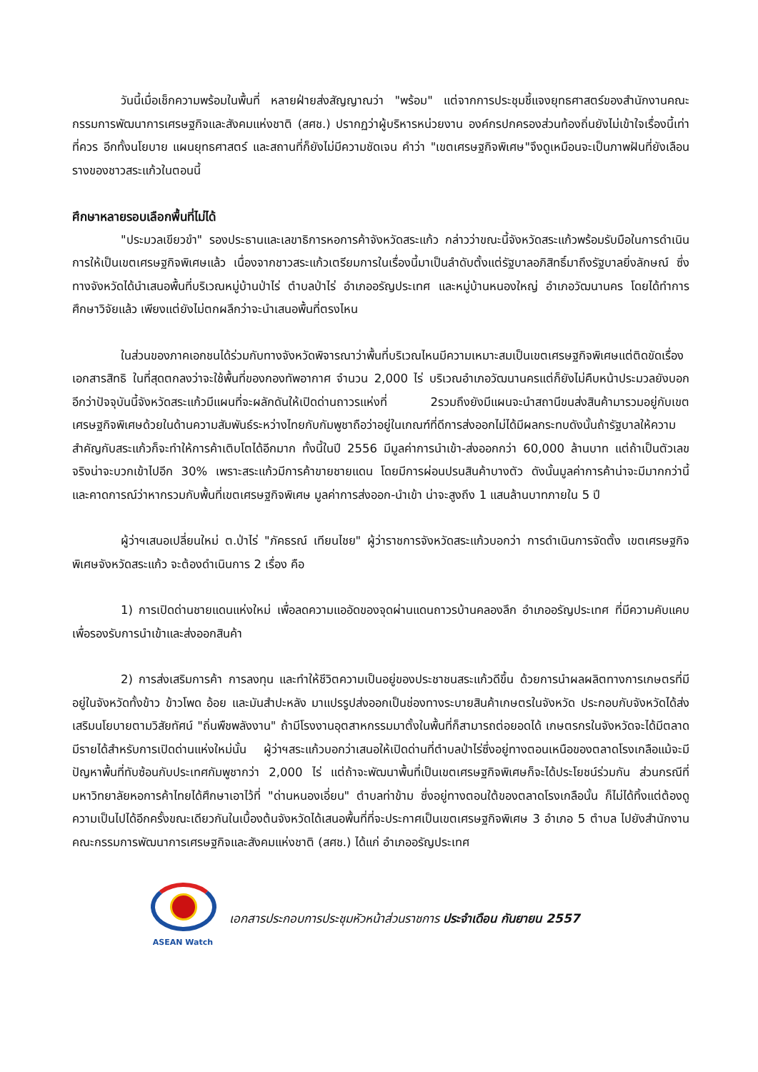วันนี้เมื่อเช็กความพร้อมในพื้นที่ หลายฝ่ายส่งสัญญาณว่า "พร้อม" แต่จากการประชุมชี้แจงยุทธศาสตร์ของสำนักงานคณะกรรมการพัฒนาการเศรษฐกิจและสังคมแห่งชาติ (สศช.) ปรากฏว่าผู้บริหารหน่วยงาน องค์กรปกครองส่วนท้องถิ่นยังไม่เข้าใจเรื่องนี้เท่าที่ควร อีกทั้งนโยบาย แผนยุทธศาสตร์ และสถานที่ก็ยังไม่มีความชัดเจน คำว่า "เขตเศรษฐกิจพิเศษ"จึงดูเหมือนจะเป็นภาพฝันที่ยังเลือนรางของชาวสระแก้วในตอนนี้
ศึกษาหลายรอบเลือกพื้นที่ไม่ได้
"ประมวลเขียวขำ" รองประธานและเลขาธิการหอการค้าจังหวัดสระแก้ว กล่าวว่าขณะนี้จังหวัดสระแก้วพร้อมรับมือในการดำเนินการให้เป็นเขตเศรษฐกิจพิเศษแล้ว เนื่องจากชาวสระแก้วเตรียมการในเรื่องนี้มาเป็นลำดับตั้งแต่รัฐบาลอภิสิทธิ์มาถึงรัฐบาลยิ่งลักษณ์ ซึ่งทางจังหวัดได้นำเสนอพื้นที่บริเวณหมู่บ้านป่าไร่ ตำบลป่าไร่ อำเภออรัญประเทศ และหมู่บ้านหนองใหญ่ อำเภอวัฒนานคร โดยได้ทำการศึกษาวิจัยแล้ว เพียงแต่ยังไม่ตกผลึกว่าจะนำเสนอพื้นที่ตรงไหน
ในส่วนของภาคเอกชนได้ร่วมกับทางจังหวัดพิจารณาว่าพื้นที่บริเวณไหนมีความเหมาะสมเป็นเขตเศรษฐกิจพิเศษแต่ติดขัดเรื่องเอกสารสิทธิ ในที่สุดตกลงว่าจะใช้พื้นที่ของกองทัพอากาศ จำนวน 2,000 ไร่ บริเวณอำเภอวัฒนานครแต่ก็ยังไม่คืบหน้าประมวลยังบอกอีกว่าปัจจุบันนี้จังหวัดสระแก้วมีแผนที่จะผลักดันให้เปิดด่านถาวรแห่งที่ 2รวมถึงยังมีแผนจะนำสถานีขนส่งสินค้ามารวมอยู่กับเขตเศรษฐกิจพิเศษด้วยในด้านความสัมพันธ์ระหว่างไทยกับกัมพูชาถือว่าอยู่ในเกณฑ์ที่ดีการส่งออกไม่ได้มีผลกระทบดังนั้นถ้ารัฐบาลให้ความสำคัญกับสระแก้วก็จะทำให้การค้าเติบโตได้อีกมาก ทั้งนี้ในปี 2556 มีมูลค่าการนำเข้า-ส่งออกกว่า 60,000 ล้านบาท แต่ถ้าเป็นตัวเลขจริงน่าจะบวกเข้าไปอีก 30% เพราะสระแก้วมีการค้าขายชายแดน โดยมีการผ่อนปรนสินค้าบางตัว ดังนั้นมูลค่าการค้าน่าจะมีมากกว่านี้ และคาดการณ์ว่าหากรวมกับพื้นที่เขตเศรษฐกิจพิเศษ มูลค่าการส่งออก-นำเข้า น่าจะสูงถึง 1 แสนล้านบาทภายใน 5 ปี
ผู้ว่าฯเสนอเปลี่ยนใหม่ ต.ป่าไร่ "ภัคธรณ์ เทียนไชย" ผู้ว่าราชการจังหวัดสระแก้วบอกว่า การดำเนินการจัดตั้ง เขตเศรษฐกิจพิเศษจังหวัดสระแก้ว จะต้องดำเนินการ 2 เรื่อง คือ
1) การเปิดด่านชายแดนแห่งใหม่ เพื่อลดความแออัดของจุดผ่านแดนถาวรบ้านคลองลึก อำเภออรัญประเทศ ที่มีความคับแคบเพื่อรองรับการนำเข้าและส่งออกสินค้า
2) การส่งเสริมการค้า การลงทุน และทำให้ชีวิตความเป็นอยู่ของประชาชนสระแก้วดีขึ้น ด้วยการนำผลผลิตทางการเกษตรที่มีอยู่ในจังหวัดทั้งข้าว ข้าวโพด อ้อย และมันสำปะหลัง มาแปรรูปส่งออกเป็นช่องทางระบายสินค้าเกษตรในจังหวัด ประกอบกับจังหวัดได้ส่งเสริมนโยบายตามวิสัยทัศน์ "ถิ่นพืชพลังงาน" ถ้ามีโรงงานอุตสาหกรรมมาตั้งในพื้นที่ก็สามารถต่อยอดได้ เกษตรกรในจังหวัดจะได้มีตลาด มีรายได้สำหรับการเปิดด่านแห่งใหม่นั้น ผู้ว่าฯสระแก้วบอกว่าเสนอให้เปิดด่านที่ตำบลป่าไร่ซึ่งอยู่ทางตอนเหนือของตลาดโรงเกลือแม้จะมีปัญหาพื้นที่ทับซ้อนกับประเทศกัมพูชากว่า 2,000 ไร่ แต่ถ้าจะพัฒนาพื้นที่เป็นเขตเศรษฐกิจพิเศษก็จะได้ประโยชน์ร่วมกัน ส่วนกรณีที่มหาวิทยาลัยหอการค้าไทยได้ศึกษาเอาไว้ที่ "ด่านหนองเอี่ยน" ตำบลท่าข้าม ซึ่งอยู่ทางตอนใต้ของตลาดโรงเกลือนั้น ก็ไม่ได้ทิ้งแต่ต้องดูความเป็นไปได้อีกครั้งขณะเดียวกันในเบื้องต้นจังหวัดได้เสนอพื้นที่ที่จะประกาศเป็นเขตเศรษฐกิจพิเศษ 3 อำเภอ 5 ตำบล ไปยังสำนักงานคณะกรรมการพัฒนาการเศรษฐกิจและสังคมแห่งชาติ (สศช.) ได้แก่ อำเภออรัญประเทศ
ASEAN Watch
เอกสารประกอบการประชุมหัวหน้าส่วนราชการ ประจำเดือน กันยายน 2557